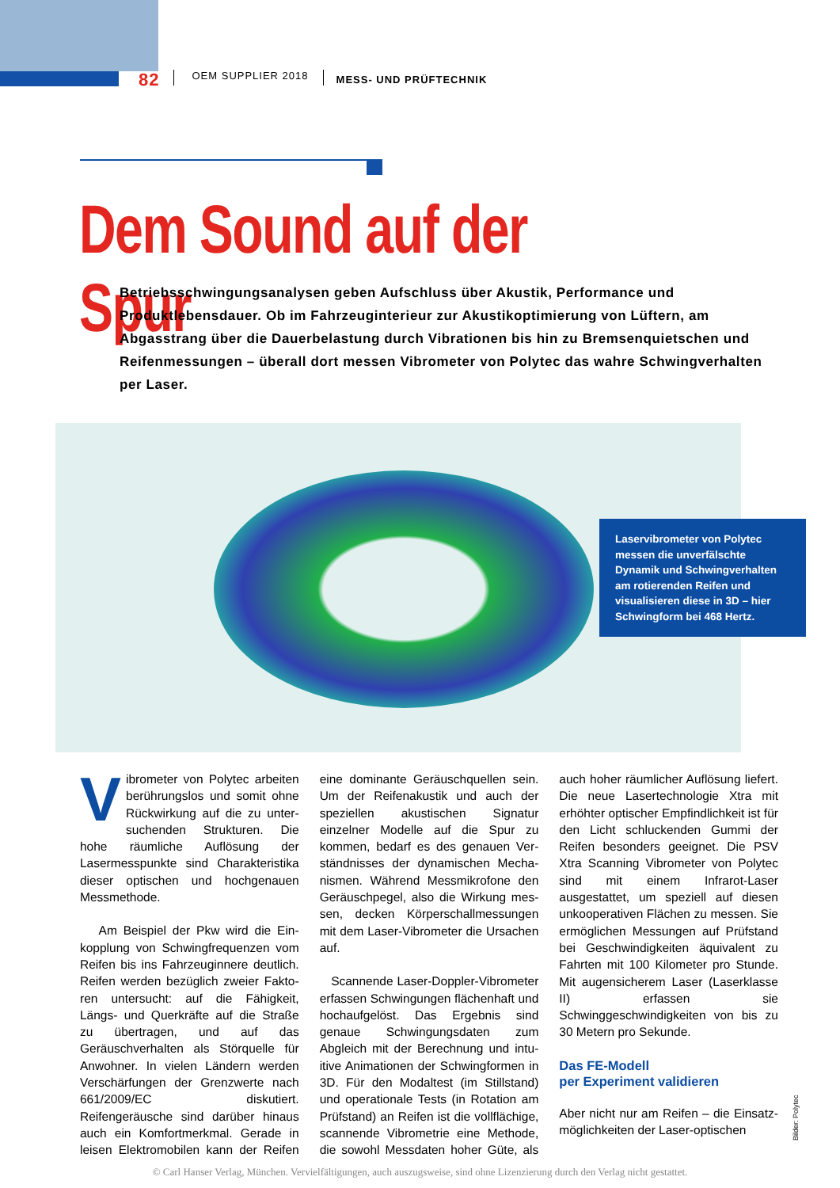82 OEM SUPPLIER 2018 MESS- UND PRÜFTECHNIK
Dem Sound auf der Spur
Betriebsschwingungsanalysen geben Aufschluss über Akustik, Performance und Produktlebensdauer. Ob im Fahrzeuginterieur zur Akustikoptimierung von Lüftern, am Abgasstrang über die Dauerbelastung durch Vibrationen bis hin zu Bremsen­quietschen und Reifenmessungen – überall dort messen Vibrometer von Polytec das wahre Schwingverhalten per Laser.
Laservibrometer von Polytec messen die unverfälschte Dynamik und Schwingverhal­ten am rotierenden Reifen und visualisieren diese in 3D – hier Schwingform bei 468 Hertz.
Vibrometer von Polytec arbeiten berührungslos und somit ohne Rückwirkung auf die zu unter­suchenden Strukturen. Die hohe räum­liche Auflösung der Lasermesspunkte sind Charakteristika dieser optischen und hochgenauen Messmethode.
Am Beispiel der Pkw wird die Ein­kopplung von Schwingfrequenzen vom Reifen bis ins Fahrzeuginnere deutlich. Reifen werden bezüglich zweier Fakto­ren untersucht: auf die Fähigkeit, Längs- und Querkräfte auf die Straße zu über­tragen, und auf das Geräuschverhalten als Störquelle für Anwohner. In vielen Ländern werden Verschärfungen der Grenzwerte nach 661/2009/EC disku­tiert. Reifengeräusche sind darüber hinaus auch ein Komfortmerkmal. Ge­rade in leisen Elektromobilen kann der Reifen eine dominante Geräuschquel­len sein. Um der Reifenakustik und auch der speziellen akustischen Signa­tur einzelner Modelle auf die Spur zu kommen, bedarf es des genauen Ver­ständnisses der dynamischen Mecha­nismen. Während Messmikrofone den Geräuschpegel, also die Wirkung mes­sen, decken Körperschallmessungen mit dem Laser-Vibrometer die Ursa­chen auf.
Scannende Laser-Doppler-Vibrome­ter erfassen Schwingungen flächen­haft und hochaufgelöst. Das Ergebnis sind genaue Schwingungsdaten zum Abgleich mit der Berechnung und intu­itive Animationen der Schwingformen in 3D. Für den Modaltest (im Stillstand) und operationale Tests (in Rotation am Prüfstand) an Reifen ist die vollflächi­ge, scannende Vibrometrie eine Me­thode, die sowohl Messdaten hoher Güte, als auch hoher räumlicher Auflö­sung liefert. Die neue Lasertechnolo­gie Xtra mit erhöhter optischer Emp­findlichkeit ist für den Licht schlucken­den Gummi der Reifen besonders ge­eignet. Die PSV Xtra Scanning Vibrometer von Polytec sind mit einem Infrarot-Laser ausgestattet, um spezi­ell auf diesen unkooperativen Flächen zu messen. Sie ermöglichen Messun­gen auf Prüfstand bei Geschwindigkei­ten äquivalent zu Fahrten mit 100 Kilo­meter pro Stunde. Mit augensicherem Laser (Laserklasse II) erfassen sie Schwinggeschwindigkeiten von bis zu 30 Metern pro Sekunde.
Das FE-Modell
per Experiment validieren
Aber nicht nur am Reifen – die Einsatz­möglichkeiten der Laser-optischen
Bilder: Polytec
© Carl Hanser Verlag, München. Vervielfältigungen, auch auszugsweise, sind ohne Lizenzierung durch den Verlag nicht gestattet.